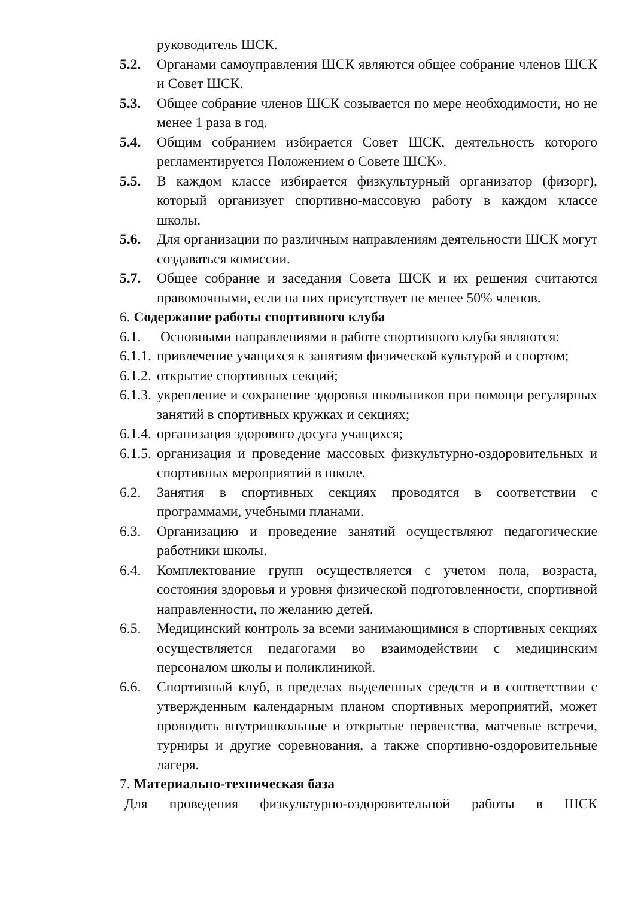руководитель ШСК.
5.2. Органами самоуправления ШСК являются общее собрание членов ШСК и Совет ШСК.
5.3. Общее собрание членов ШСК созывается по мере необходимости, но не менее 1 раза в год.
5.4. Общим собранием избирается Совет ШСК, деятельность которого регламентируется Положением о Совете ШСК».
5.5. В каждом классе избирается физкультурный организатор (физорг), который организует спортивно-массовую работу в каждом классе школы.
5.6. Для организации по различным направлениям деятельности ШСК могут создаваться комиссии.
5.7. Общее собрание и заседания Совета ШСК и их решения считаются правомочными, если на них присутствует не менее 50% членов.
6. Содержание работы спортивного клуба
6.1. Основными направлениями в работе спортивного клуба являются:
6.1.1. привлечение учащихся к занятиям физической культурой и спортом;
6.1.2. открытие спортивных секций;
6.1.3. укрепление и сохранение здоровья школьников при помощи регулярных занятий в спортивных кружках и секциях;
6.1.4. организация здорового досуга учащихся;
6.1.5. организация и проведение массовых физкультурно-оздоровительных и спортивных мероприятий в школе.
6.2. Занятия в спортивных секциях проводятся в соответствии с программами, учебными планами.
6.3. Организацию и проведение занятий осуществляют педагогические работники школы.
6.4. Комплектование групп осуществляется с учетом пола, возраста, состояния здоровья и уровня физической подготовленности, спортивной направленности, по желанию детей.
6.5. Медицинский контроль за всеми занимающимися в спортивных секциях осуществляется педагогами во взаимодействии с медицинским персоналом школы и поликлиникой.
6.6. Спортивный клуб, в пределах выделенных средств и в соответствии с утвержденным календарным планом спортивных мероприятий, может проводить внутришкольные и открытые первенства, матчевые встречи, турниры и другие соревнования, а также спортивно-оздоровительные лагеря.
7. Материально-техническая база
Для проведения физкультурно-оздоровительной работы в ШСК